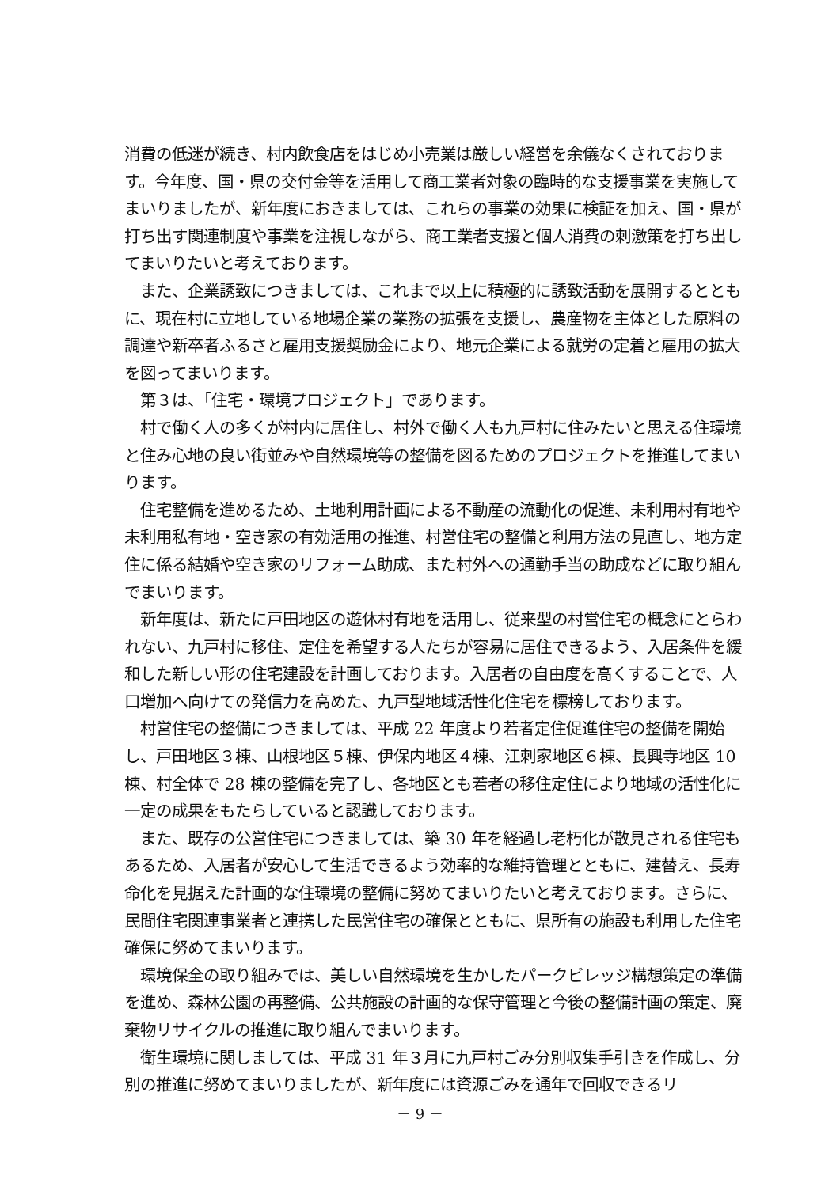消費の低迷が続き、村内飲食店をはじめ小売業は厳しい経営を余儀なくされております。今年度、国・県の交付金等を活用して商工業者対象の臨時的な支援事業を実施してまいりましたが、新年度におきましては、これらの事業の効果に検証を加え、国・県が打ち出す関連制度や事業を注視しながら、商工業者支援と個人消費の刺激策を打ち出してまいりたいと考えております。
　また、企業誘致につきましては、これまで以上に積極的に誘致活動を展開するとともに、現在村に立地している地場企業の業務の拡張を支援し、農産物を主体とした原料の調達や新卒者ふるさと雇用支援奨励金により、地元企業による就労の定着と雇用の拡大を図ってまいります。
　第３は、「住宅・環境プロジェクト」であります。
　村で働く人の多くが村内に居住し、村外で働く人も九戸村に住みたいと思える住環境と住み心地の良い街並みや自然環境等の整備を図るためのプロジェクトを推進してまいります。
　住宅整備を進めるため、土地利用計画による不動産の流動化の促進、未利用村有地や未利用私有地・空き家の有効活用の推進、村営住宅の整備と利用方法の見直し、地方定住に係る結婚や空き家のリフォーム助成、また村外への通勤手当の助成などに取り組んでまいります。
　新年度は、新たに戸田地区の遊休村有地を活用し、従来型の村営住宅の概念にとらわれない、九戸村に移住、定住を希望する人たちが容易に居住できるよう、入居条件を緩和した新しい形の住宅建設を計画しております。入居者の自由度を高くすることで、人口増加へ向けての発信力を高めた、九戸型地域活性化住宅を標榜しております。
　村営住宅の整備につきましては、平成 22 年度より若者定住促進住宅の整備を開始し、戸田地区３棟、山根地区５棟、伊保内地区４棟、江刺家地区６棟、長興寺地区 10 棟、村全体で 28 棟の整備を完了し、各地区とも若者の移住定住により地域の活性化に一定の成果をもたらしていると認識しております。
　また、既存の公営住宅につきましては、築 30 年を経過し老朽化が散見される住宅もあるため、入居者が安心して生活できるよう効率的な維持管理とともに、建替え、長寿命化を見据えた計画的な住環境の整備に努めてまいりたいと考えております。さらに、民間住宅関連事業者と連携した民営住宅の確保とともに、県所有の施設も利用した住宅確保に努めてまいります。
　環境保全の取り組みでは、美しい自然環境を生かしたパークビレッジ構想策定の準備を進め、森林公園の再整備、公共施設の計画的な保守管理と今後の整備計画の策定、廃棄物リサイクルの推進に取り組んでまいります。
　衛生環境に関しましては、平成 31 年３月に九戸村ごみ分別収集手引きを作成し、分別の推進に努めてまいりましたが、新年度には資源ごみを通年で回収できるリ
－ 9 －